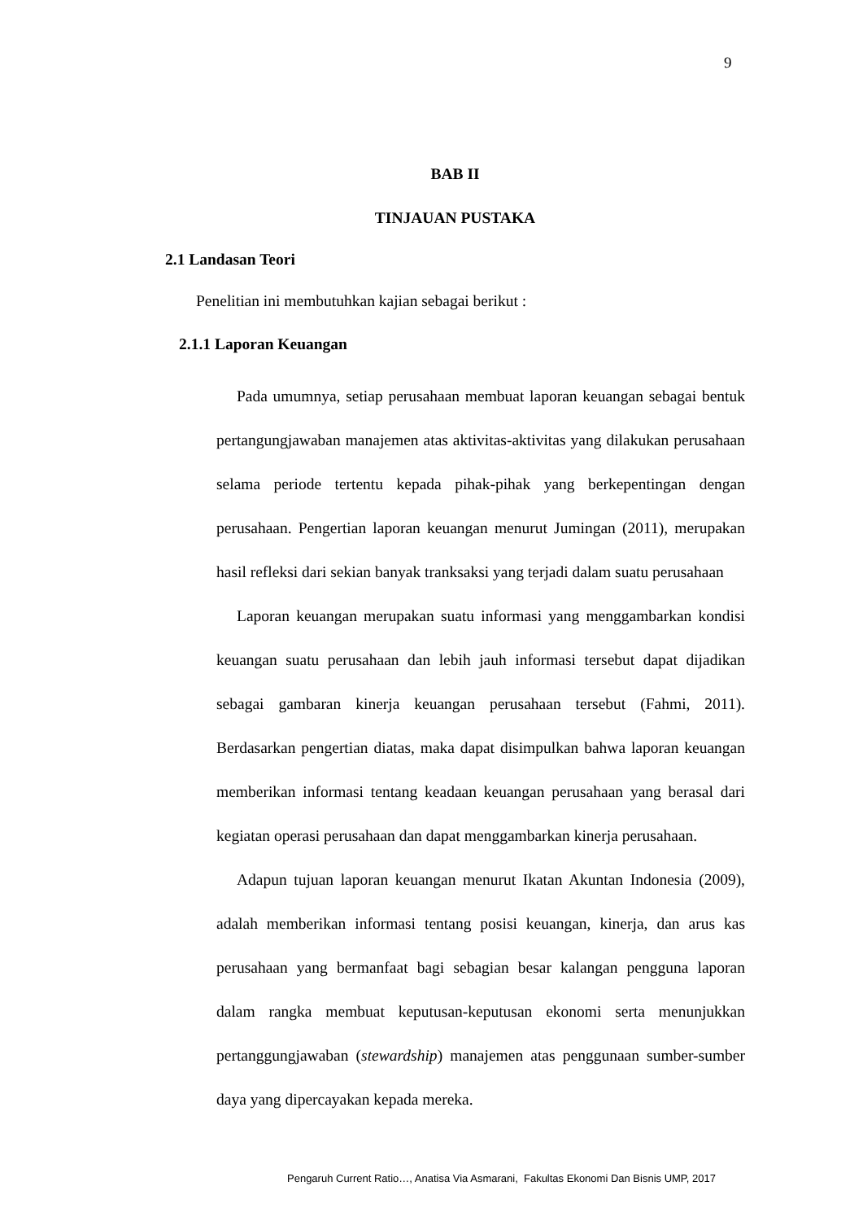9
BAB II
TINJAUAN PUSTAKA
2.1 Landasan Teori
Penelitian ini membutuhkan kajian sebagai berikut :
2.1.1 Laporan Keuangan
Pada umumnya, setiap perusahaan membuat laporan keuangan sebagai bentuk pertangungjawaban manajemen atas aktivitas-aktivitas yang dilakukan perusahaan selama periode tertentu kepada pihak-pihak yang berkepentingan dengan perusahaan. Pengertian laporan keuangan menurut Jumingan (2011), merupakan hasil refleksi dari sekian banyak tranksaksi yang terjadi dalam suatu perusahaan
Laporan keuangan merupakan suatu informasi yang menggambarkan kondisi keuangan suatu perusahaan dan lebih jauh informasi tersebut dapat dijadikan sebagai gambaran kinerja keuangan perusahaan tersebut (Fahmi, 2011). Berdasarkan pengertian diatas, maka dapat disimpulkan bahwa laporan keuangan memberikan informasi tentang keadaan keuangan perusahaan yang berasal dari kegiatan operasi perusahaan dan dapat menggambarkan kinerja perusahaan.
Adapun tujuan laporan keuangan menurut Ikatan Akuntan Indonesia (2009), adalah memberikan informasi tentang posisi keuangan, kinerja, dan arus kas perusahaan yang bermanfaat bagi sebagian besar kalangan pengguna laporan dalam rangka membuat keputusan-keputusan ekonomi serta menunjukkan pertanggungjawaban (stewardship) manajemen atas penggunaan sumber-sumber daya yang dipercayakan kepada mereka.
Pengaruh Current Ratio…, Anatisa Via Asmarani, Fakultas Ekonomi Dan Bisnis UMP, 2017